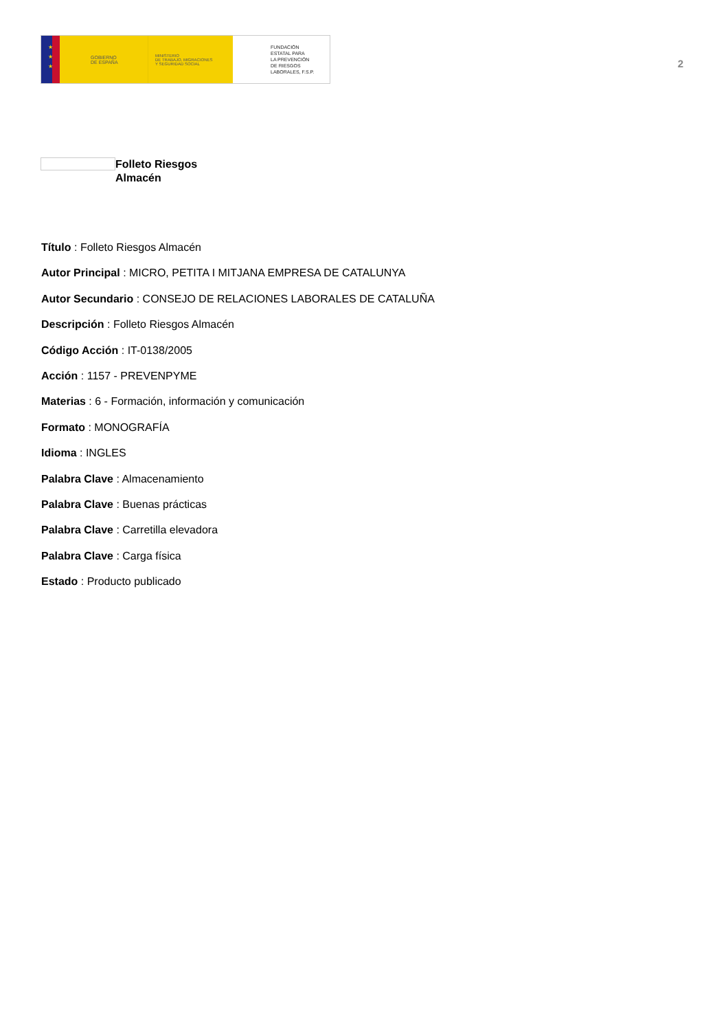★
★
★
GOBIERNO
DE ESPAÑA
MINISTERIO
DE TRABAJO, MIGRACIONES
Y SEGURIDAD SOCIAL
FUNDACIÓN
ESTATAL PARA
LA PREVENCIÓN
DE RIESGOS
LABORALES, F.S.P.
2
Folleto Riesgos
Almacén
Título : Folleto Riesgos Almacén
Autor Principal : MICRO, PETITA I MITJANA EMPRESA DE CATALUNYA
Autor Secundario : CONSEJO DE RELACIONES LABORALES DE CATALUÑA
Descripción : Folleto Riesgos Almacén
Código Acción : IT-0138/2005
Acción : 1157 - PREVENPYME
Materias : 6 - Formación, información y comunicación
Formato : MONOGRAFÍA
Idioma : INGLES
Palabra Clave : Almacenamiento
Palabra Clave : Buenas prácticas
Palabra Clave : Carretilla elevadora
Palabra Clave : Carga física
Estado : Producto publicado